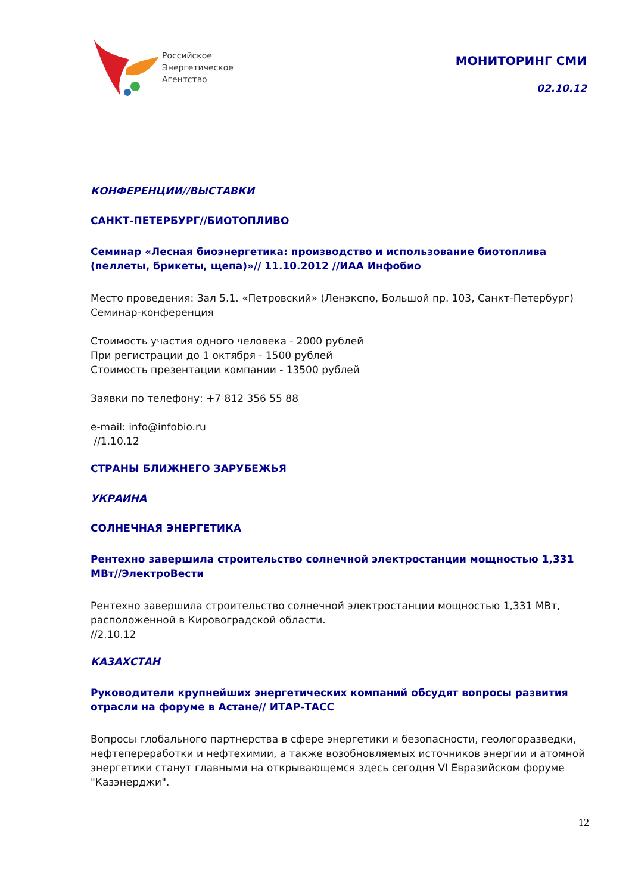Российское
Энергетическое
Агентство
МОНИТОРИНГ СМИ
02.10.12
КОНФЕРЕНЦИИ//ВЫСТАВКИ
САНКТ-ПЕТЕРБУРГ//БИОТОПЛИВО
Семинар «Лесная биоэнергетика: производство и использование биотоплива (пеллеты, брикеты, щепа)»// 11.10.2012 //ИАА Инфобио
Место проведения: Зал 5.1. «Петровский» (Ленэкспо, Большой пр. 103, Санкт-Петербург)
Семинар-конференция
Стоимость участия одного человека - 2000 рублей
При регистрации до 1 октября - 1500 рублей
Стоимость презентации компании - 13500 рублей
Заявки по телефону: +7 812 356 55 88
e-mail: info@infobio.ru
//1.10.12
СТРАНЫ БЛИЖНЕГО ЗАРУБЕЖЬЯ
УКРАИНА
СОЛНЕЧНАЯ ЭНЕРГЕТИКА
Рентехно завершила строительство солнечной электростанции мощностью 1,331 МВт//ЭлектроВести
Рентехно завершила строительство солнечной электростанции мощностью 1,331 МВт, расположенной в Кировоградской области.
//2.10.12
КАЗАХСТАН
Руководители крупнейших энергетических компаний обсудят вопросы развития отрасли на форуме в Астане// ИТАР-ТАСС
Вопросы глобального партнерства в сфере энергетики и безопасности, геологоразведки, нефтепереработки и нефтехимии, а также возобновляемых источников энергии и атомной энергетики станут главными на открывающемся здесь сегодня VI Евразийском форуме "Казэнерджи".
12